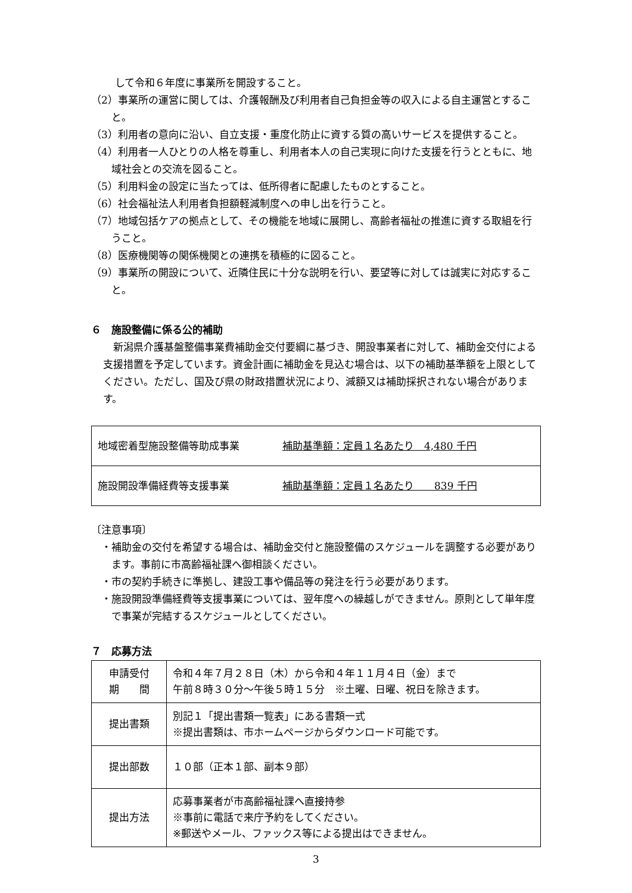して令和６年度に事業所を開設すること。
（2）事業所の運営に関しては、介護報酬及び利用者自己負担金等の収入による自主運営とすること。
（3）利用者の意向に沿い、自立支援・重度化防止に資する質の高いサービスを提供すること。
（4）利用者一人ひとりの人格を尊重し、利用者本人の自己実現に向けた支援を行うとともに、地域社会との交流を図ること。
（5）利用料金の設定に当たっては、低所得者に配慮したものとすること。
（6）社会福祉法人利用者負担額軽減制度への申し出を行うこと。
（7）地域包括ケアの拠点として、その機能を地域に展開し、高齢者福祉の推進に資する取組を行うこと。
（8）医療機関等の関係機関との連携を積極的に図ること。
（9）事業所の開設について、近隣住民に十分な説明を行い、要望等に対しては誠実に対応すること。
６　施設整備に係る公的補助
新潟県介護基盤整備事業費補助金交付要綱に基づき、開設事業者に対して、補助金交付による支援措置を予定しています。資金計画に補助金を見込む場合は、以下の補助基準額を上限としてください。ただし、国及び県の財政措置状況により、減額又は補助採択されない場合があります。
| 地域密着型施設整備等助成事業 | 補助基準額：定員１名あたり 4,480 千円 |
| 施設開設準備経費等支援事業 | 補助基準額：定員１名あたり 839 千円 |
〔注意事項〕
・補助金の交付を希望する場合は、補助金交付と施設整備のスケジュールを調整する必要があります。事前に市高齢福祉課へ御相談ください。
・市の契約手続きに準拠し、建設工事や備品等の発注を行う必要があります。
・施設開設準備経費等支援事業については、翌年度への繰越しができません。原則として単年度で事業が完結するスケジュールとしてください。
７　応募方法
| 申請受付 期 間 | 令和４年７月２８日（木）から令和４年１１月４日（金）まで 午前８時３０分～午後５時１５分 ※土曜、日曜、祝日を除きます。 |
| 提出書類 | 別記１「提出書類一覧表」にある書類一式 ※提出書類は、市ホームページからダウンロード可能です。 |
| 提出部数 | １０部（正本１部、副本９部） |
| 提出方法 | 応募事業者が市高齢福祉課へ直接持参 ※事前に電話で来庁予約をしてください。 ※郵送やメール、ファックス等による提出はできません。 |
3